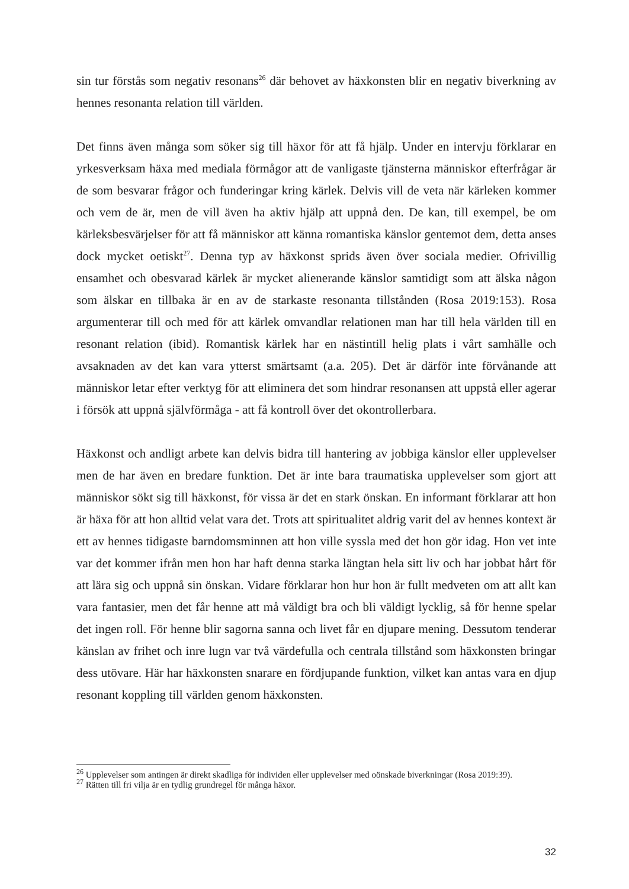sin tur förstås som negativ resonans<sup>26</sup> där behovet av häxkonsten blir en negativ biverkning av hennes resonanta relation till världen.
Det finns även många som söker sig till häxor för att få hjälp. Under en intervju förklarar en yrkesverksam häxa med mediala förmågor att de vanligaste tjänsterna människor efterfrågar är de som besvarar frågor och funderingar kring kärlek. Delvis vill de veta när kärleken kommer och vem de är, men de vill även ha aktiv hjälp att uppnå den. De kan, till exempel, be om kärleksbesvärjelser för att få människor att känna romantiska känslor gentemot dem, detta anses dock mycket oetiskt<sup>27</sup>. Denna typ av häxkonst sprids även över sociala medier. Ofrivillig ensamhet och obesvarad kärlek är mycket alienerande känslor samtidigt som att älska någon som älskar en tillbaka är en av de starkaste resonanta tillstånden (Rosa 2019:153). Rosa argumenterar till och med för att kärlek omvandlar relationen man har till hela världen till en resonant relation (ibid). Romantisk kärlek har en nästintill helig plats i vårt samhälle och avsaknaden av det kan vara ytterst smärtsamt (a.a. 205). Det är därför inte förvånande att människor letar efter verktyg för att eliminera det som hindrar resonansen att uppstå eller agerar i försök att uppnå självförmåga - att få kontroll över det okontrollerbara.
Häxkonst och andligt arbete kan delvis bidra till hantering av jobbiga känslor eller upplevelser men de har även en bredare funktion. Det är inte bara traumatiska upplevelser som gjort att människor sökt sig till häxkonst, för vissa är det en stark önskan. En informant förklarar att hon är häxa för att hon alltid velat vara det. Trots att spiritualitet aldrig varit del av hennes kontext är ett av hennes tidigaste barndomsminnen att hon ville syssla med det hon gör idag. Hon vet inte var det kommer ifrån men hon har haft denna starka längtan hela sitt liv och har jobbat hårt för att lära sig och uppnå sin önskan. Vidare förklarar hon hur hon är fullt medveten om att allt kan vara fantasier, men det får henne att må väldigt bra och bli väldigt lycklig, så för henne spelar det ingen roll. För henne blir sagorna sanna och livet får en djupare mening. Dessutom tenderar känslan av frihet och inre lugn var två värdefulla och centrala tillstånd som häxkonsten bringar dess utövare. Här har häxkonsten snarare en fördjupande funktion, vilket kan antas vara en djup resonant koppling till världen genom häxkonsten.
<sup>26</sup> Upplevelser som antingen är direkt skadliga för individen eller upplevelser med oönskade biverkningar (Rosa 2019:39).
<sup>27</sup> Rätten till fri vilja är en tydlig grundregel för många häxor.
32